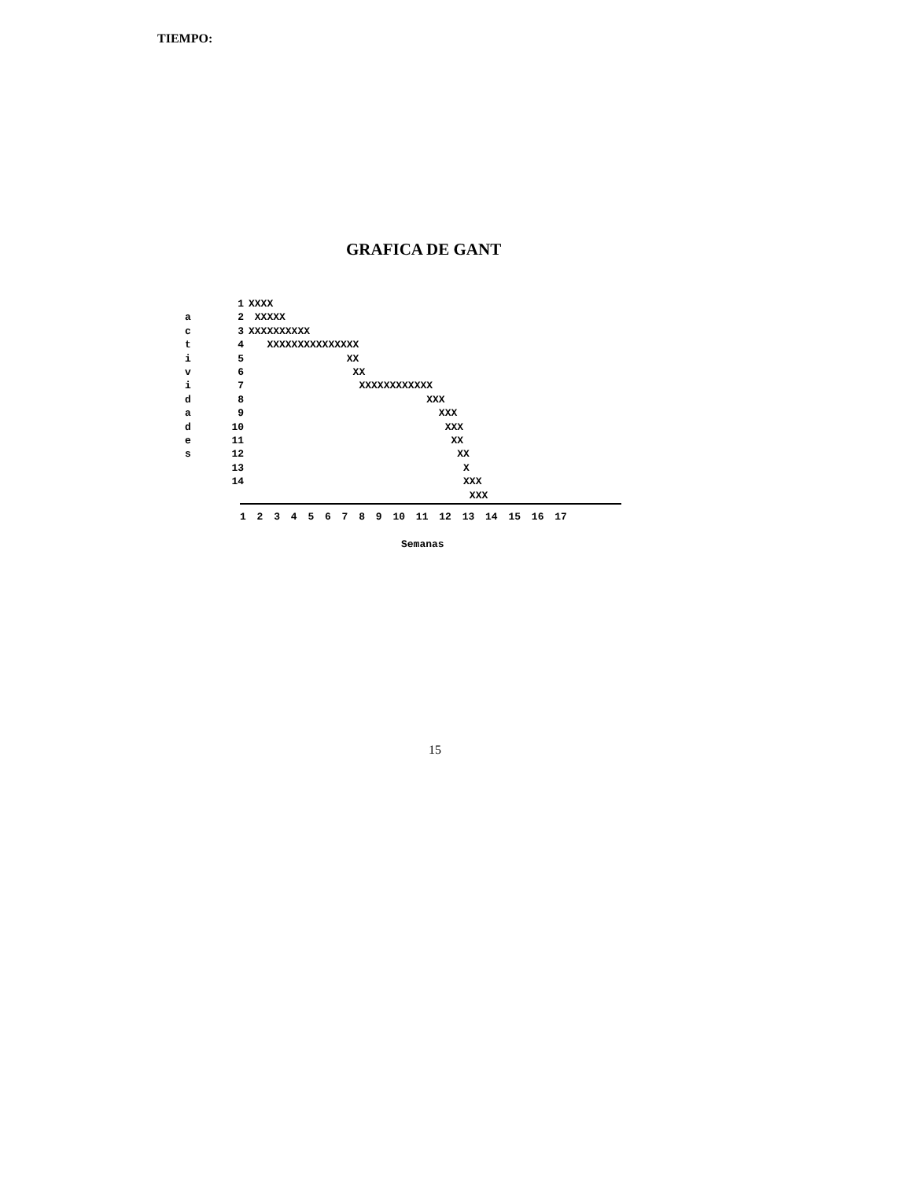TIEMPO:
GRAFICA DE GANT
a
c
t
i
v
i
d
a
d
e
s
1
2
3
4
5
6
7
8
9
10
11
12
13
14
XXXX
 XXXXX
XXXXXXXXXX
   XXXXXXXXXXXXXXX
                XX
                 XX
                  XXXXXXXXXXXX
                             XXX
                               XXX
                                XXX
                                 XX
                                  XX
                                   X
                                   XXX
                                    XXX
1 2 3 4 5 6 7 8 9 10 11 12 13 14 15 16 17
Semanas
15